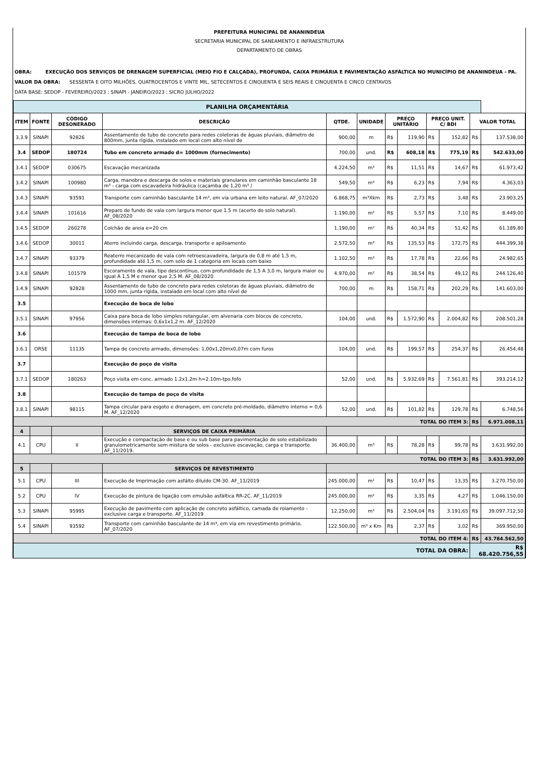PREFEITURA MUNICIPAL DE ANANINDEUA
SECRETARIA MUNICIPAL DE SANEAMENTO E INFRAESTRUTURA
DEPARTAMENTO DE OBRAS
OBRA: EXECUÇÃO DOS SERVIÇOS DE DRENAGEM SUPERFICIAL (MEIO FIO E CALÇADA), PROFUNDA, CAIXA PRIMÁRIA E PAVIMENTAÇÃO ASFÁLTICA NO MUNICÍPIO DE ANANINDEUA - PA.
VALOR DA OBRA: SESSENTA E OITO MILHÕES, QUATROCENTOS E VINTE MIL, SETECENTOS E CINQUENTA E SEIS REAIS E CINQUENTA E CINCO CENTAVOS
DATA BASE: SEDOP - FEVEREIRO/2023 ; SINAPI - JANEIRO/2023 ; SICRO JULHO/2022
| PLANILHA ORÇAMENTÁRIA | | | | | | | | | | | |
| ITEM | FONTE | CÓDIGO DESONERADO | DESCRIÇÃO | QTDE. | UNIDADE | PREÇO UNITÁRIO | | PREÇO UNIT. C/ BDI | | VALOR TOTAL | |
| 3.3.9 | SINAPI | 92826 | Assentamento de tubo de concreto para redes coletoras de águas pluviais, diâmetro de 800mm, junta rígida, instalado em local com alto nível de | 900,00 | m | R$ | 119,90 | R$ | 152,82 | R$ | 137.538,00 |
| 3.4 | SEDOP | 180724 | Tubo em concreto armado d= 1000mm (fornecimento) | 700,00 | und. | R$ | 608,18 | R$ | 775,19 | R$ | 542.633,00 |
| 3.4.1 | SEDOP | 030675 | Escavação mecanizada | 4.224,50 | m³ | R$ | 11,51 | R$ | 14,67 | R$ | 61.973,42 |
| 3.4.2 | SINAPI | 100980 | Carga, manobra e descarga de solos e materiais granulares em caminhão basculante 18 m³ - carga com escavadeira hidráulica (caçamba de 1,20 m³ / | 549,50 | m³ | R$ | 6,23 | R$ | 7,94 | R$ | 4.363,03 |
| 3.4.3 | SINAPI | 93591 | Transporte com caminhão basculante 14 m³, em via urbana em leito natural. AF_07/2020 | 6.868,75 | m³Xkm | R$ | 2,73 | R$ | 3,48 | R$ | 23.903,25 |
| 3.4.4 | SINAPI | 101616 | Preparo de fundo de vala com largura menor que 1.5 m (acerto do solo natural). AF_08/2020 | 1.190,00 | m² | R$ | 5,57 | R$ | 7,10 | R$ | 8.449,00 |
| 3.4.5 | SEDOP | 260278 | Colchão de areia e=20 cm | 1.190,00 | m² | R$ | 40,34 | R$ | 51,42 | R$ | 61.189,80 |
| 3.4.6 | SEDOP | 30011 | Aterro incluindo carga, descarga, transporte e apiloamento | 2.572,50 | m³ | R$ | 135,53 | R$ | 172,75 | R$ | 444.399,38 |
| 3.4.7 | SINAPI | 93379 | Reaterro mecanizado de vala com retroescavadeira, largura de 0,8 m até 1,5 m, profundidade até 1,5 m, com solo de 1 categoria em locais com baixo | 1.102,50 | m³ | R$ | 17,78 | R$ | 22,66 | R$ | 24.982,65 |
| 3.4.8 | SINAPI | 101579 | Escoramento de vala, tipo descontínuo, com profundidade de 1,5 A 3,0 m, largura maior ou igual A 1,5 M e menor que 2,5 M. AF_08/2020 | 4.970,00 | m² | R$ | 38,54 | R$ | 49,12 | R$ | 244.126,40 |
| 3.4.9 | SINAPI | 92828 | Assentamento de tubo de concreto para redes coletoras de águas pluviais, diâmetro de 1000 mm, junta rígida, instalado em local com alto nível de | 700,00 | m | R$ | 158,71 | R$ | 202,29 | R$ | 141.603,00 |
| 3.5 | | | Execução de boca de lobo | | | | | | | | |
| 3.5.1 | SINAPI | 97956 | Caixa para boca de lobo simples retangular, em alvenaria com blocos de concreto, dimensões internas: 0,6x1x1,2 m. AF_12/2020 | 104,00 | und. | R$ | 1.572,90 | R$ | 2.004,82 | R$ | 208.501,28 |
| 3.6 | | | Execução de tampa de boca de lobo | | | | | | | | |
| 3.6.1 | ORSE | 11135 | Tampa de concreto armado, dimensões: 1,00x1,20mx0,07m com furos | 104,00 | und. | R$ | 199,57 | R$ | 254,37 | R$ | 26.454,48 |
| 3.7 | | | Execução de poço de visita | | | | | | | | |
| 3.7.1 | SEDOP | 180263 | Poço visita em conc. armado 1.2x1.2m h=2.10m-tpo.fofo | 52,00 | und. | R$ | 5.932,69 | R$ | 7.561,81 | R$ | 393.214,12 |
| 3.8 | | | Execução de tampa de poço de visita | | | | | | | | |
| 3.8.1 | SINAPI | 98115 | Tampa circular para esgoto e drenagem, em concreto pré-moldado, diâmetro interno = 0,6 M. AF_12/2020 | 52,00 | und. | R$ | 101,82 | R$ | 129,78 | R$ | 6.748,56 |
| TOTAL DO ITEM 3: | | | | | | | | | | R$ | 6.971.008,11 |
| 4 | | | SERVIÇOS DE CAIXA PRIMÁRIA | | | | | | | | |
| 4.1 | CPU | II | Execução e compactação de base e ou sub base para pavimentação de solo estabilizado granulometricamente sem mistura de solos - exclusive escavação, carga e transporte. AF_11/2019. | 36.400,00 | m³ | R$ | 78,28 | R$ | 99,78 | R$ | 3.631.992,00 |
| TOTAL DO ITEM 3: | | | | | | | | | | R$ | 3.631.992,00 |
| 5 | | | SERVIÇOS DE REVESTIMENTO | | | | | | | | |
| 5.1 | CPU | III | Execução de Imprimação com asfálto diluído CM-30. AF_11/2019 | 245.000,00 | m² | R$ | 10,47 | R$ | 13,35 | R$ | 3.270.750,00 |
| 5.2 | CPU | IV | Execução de pintura de ligação com emulsão asfáltica RR-2C. AF_11/2019 | 245.000,00 | m² | R$ | 3,35 | R$ | 4,27 | R$ | 1.046.150,00 |
| 5.3 | SINAPI | 95995 | Execução de pavimento com aplicação de concreto asfáltico, camada de rolamento - exclusive carga e transporte. AF_11/2019 | 12.250,00 | m³ | R$ | 2.504,04 | R$ | 3.191,65 | R$ | 39.097.712,50 |
| 5.4 | SINAPI | 93592 | Transporte com caminhão basculante de 14 m³, em via em revestimento primário. AF_07/2020 | 122.500,00 | m³ x Km | R$ | 2,37 | R$ | 3,02 | R$ | 369.950,00 |
| TOTAL DO ITEM 4: | | | | | | | | | | R$ | 43.784.562,50 |
| TOTAL DA OBRA: | | | | | | | | | | R$ 68.420.756,55 | |